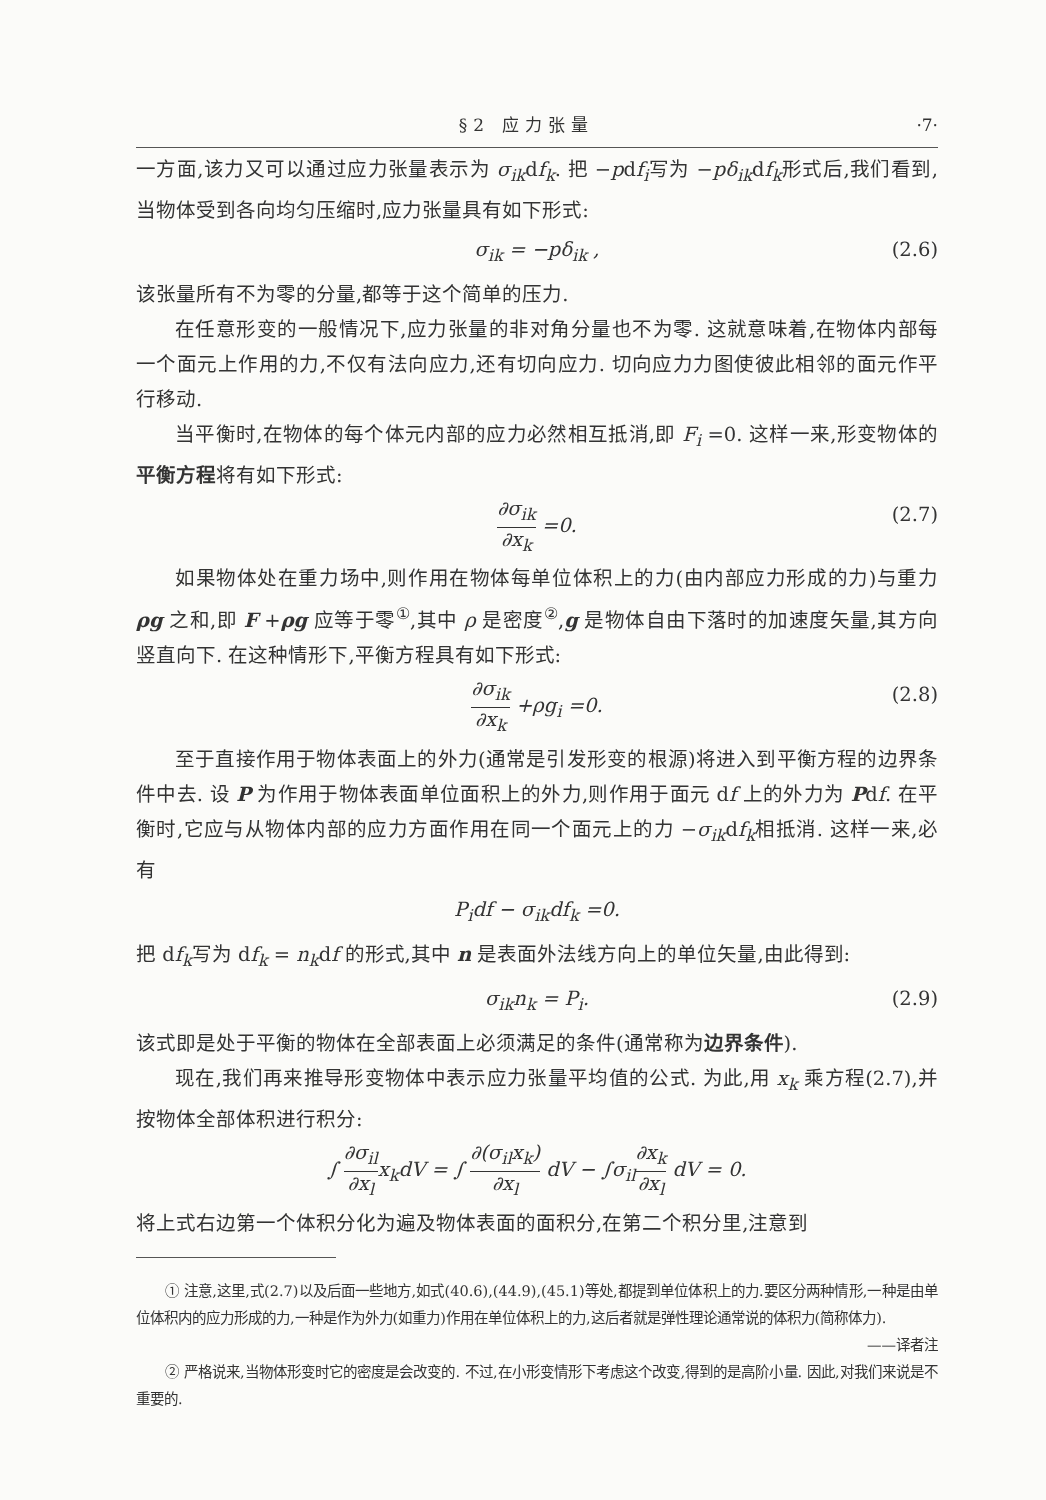§2 应力张量 ·7·
一方面,该力又可以通过应力张量表示为 σ<sub>ik</sub>df<sub>k</sub>. 把 −pdf<sub>i</sub>写为 −pδ<sub>ik</sub>df<sub>k</sub>形式后,我们看到,当物体受到各向均匀压缩时,应力张量具有如下形式:
σ<sub>ik</sub> = −pδ<sub>ik</sub> , (2.6)
该张量所有不为零的分量,都等于这个简单的压力.
在任意形变的一般情况下,应力张量的非对角分量也不为零. 这就意味着,在物体内部每一个面元上作用的力,不仅有法向应力,还有切向应力. 切向应力力图使彼此相邻的面元作平行移动.
当平衡时,在物体的每个体元内部的应力必然相互抵消,即 F<sub>i</sub> =0. 这样一来,形变物体的平衡方程将有如下形式:
∂σ<sub>ik</sub> ∂x<sub>k</sub> =0. (2.7)
如果物体处在重力场中,则作用在物体每单位体积上的力(由内部应力形成的力)与重力 ρg 之和,即 F +ρg 应等于零<sup>①</sup>,其中 ρ 是密度<sup>②</sup>,g 是物体自由下落时的加速度矢量,其方向竖直向下. 在这种情形下,平衡方程具有如下形式:
∂σ<sub>ik</sub> ∂x<sub>k</sub> +ρg<sub>i</sub> =0. (2.8)
至于直接作用于物体表面上的外力(通常是引发形变的根源)将进入到平衡方程的边界条件中去. 设 P 为作用于物体表面单位面积上的外力,则作用于面元 df 上的外力为 Pdf. 在平衡时,它应与从物体内部的应力方面作用在同一个面元上的力 −σ<sub>ik</sub>df<sub>k</sub>相抵消. 这样一来,必有
P<sub>i</sub>df − σ<sub>ik</sub>df<sub>k</sub> =0.
把 df<sub>k</sub>写为 df<sub>k</sub> = n<sub>k</sub>df 的形式,其中 n 是表面外法线方向上的单位矢量,由此得到:
σ<sub>ik</sub>n<sub>k</sub> = P<sub>i</sub>. (2.9)
该式即是处于平衡的物体在全部表面上必须满足的条件(通常称为边界条件).
现在,我们再来推导形变物体中表示应力张量平均值的公式. 为此,用 x<sub>k</sub> 乘方程(2.7),并按物体全部体积进行积分:
∫ ∂σ<sub>il</sub> ∂x<sub>l</sub>x<sub>k</sub>dV = ∫ ∂(σ<sub>il</sub>x<sub>k</sub>) ∂x<sub>l</sub> dV − ∫σ<sub>il</sub>∂x<sub>k</sub> ∂x<sub>l</sub> dV = 0.
将上式右边第一个体积分化为遍及物体表面的面积分,在第二个积分里,注意到
① 注意,这里,式(2.7)以及后面一些地方,如式(40.6),(44.9),(45.1)等处,都提到单位体积上的力.要区分两种情形,一种是由单位体积内的应力形成的力,一种是作为外力(如重力)作用在单位体积上的力,这后者就是弹性理论通常说的体积力(简称体力).
——译者注
② 严格说来,当物体形变时它的密度是会改变的. 不过,在小形变情形下考虑这个改变,得到的是高阶小量. 因此,对我们来说是不重要的.